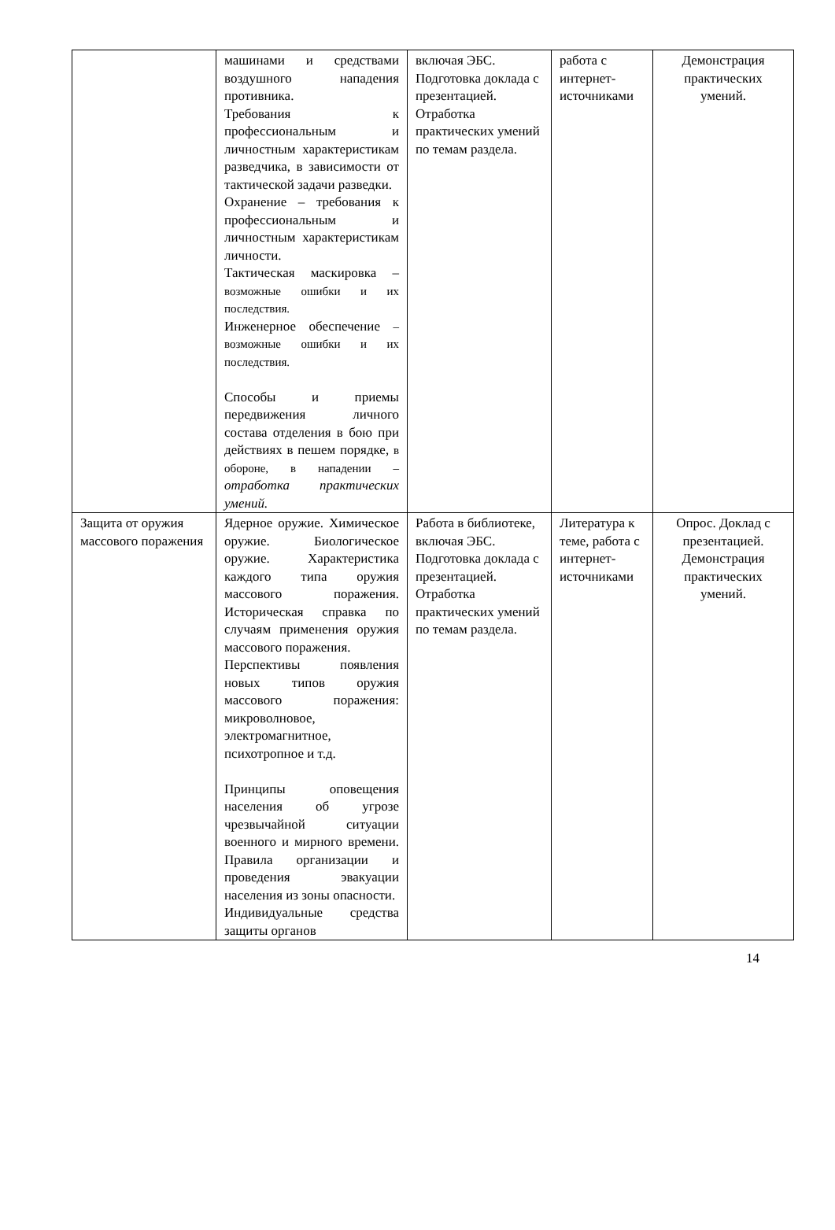| | машинами и средствами воздушного нападения противника. Требования к профессиональным и личностным характеристикам разведчика, в зависимости от тактической задачи разведки. Охранение – требования к профессиональным и личностным характеристикам личности. Тактическая маскировка – возможные ошибки и их последствия. Инженерное обеспечение – возможные ошибки и их последствия. Способы и приемы передвижения личного состава отделения в бою при действиях в пешем порядке, в обороне, в нападении – отработка практических умений. | включая ЭБС. Подготовка доклада с презентацией. Отработка практических умений по темам раздела. | работа с интернет-источниками | Демонстрация практических умений. |
| Защита от оружия массового поражения | Ядерное оружие. Химическое оружие. Биологическое оружие. Характеристика каждого типа оружия массового поражения. Историческая справка по случаям применения оружия массового поражения. Перспективы появления новых типов оружия массового поражения: микроволновое, электромагнитное, психотропное и т.д. Принципы оповещения населения об угрозе чрезвычайной ситуации военного и мирного времени. Правила организации и проведения эвакуации населения из зоны опасности. Индивидуальные средства защиты органов | Работа в библиотеке, включая ЭБС. Подготовка доклада с презентацией. Отработка практических умений по темам раздела. | Литература к теме, работа с интернет-источниками | Опрос. Доклад с презентацией. Демонстрация практических умений. |
14